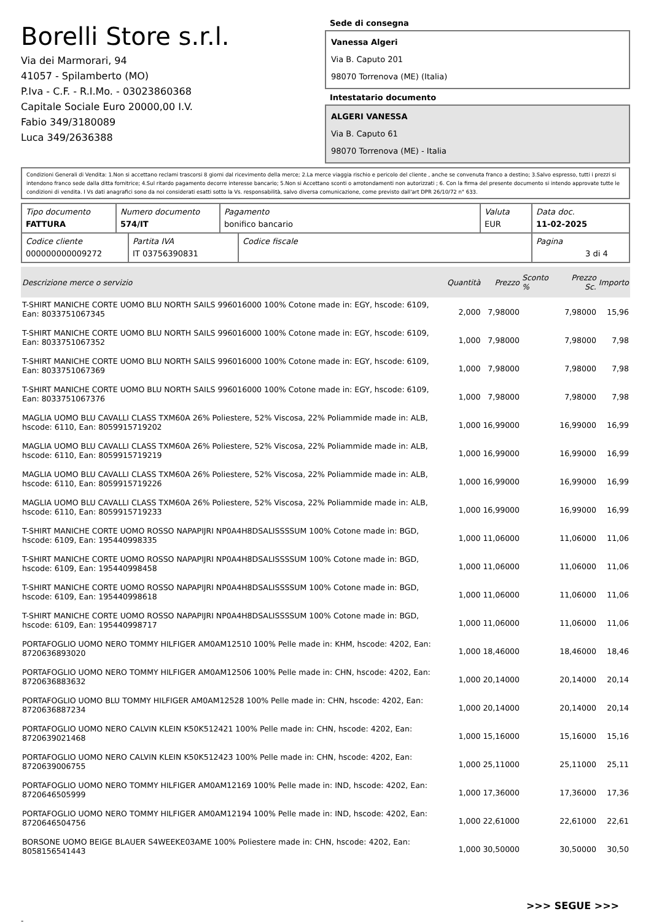Borelli Store s.r.l.
Via dei Marmorari, 94
41057 - Spilamberto (MO)
P.Iva - C.F. - R.I.Mo. - 03023860368
Capitale Sociale Euro 20000,00 I.V.
Fabio 349/3180089
Luca 349/2636388
Sede di consegna
Vanessa Algeri
Via B. Caputo 201
98070 Torrenova (ME) (Italia)
Intestatario documento
ALGERI VANESSA
Via B. Caputo 61
98070 Torrenova (ME) - Italia
Condizioni Generali di Vendita: 1.Non si accettano reclami trascorsi 8 giorni dal ricevimento della merce; 2.La merce viaggia rischio e pericolo del cliente , anche se convenuta franco a destino; 3.Salvo espresso, tutti i prezzi si intendono franco sede dalla ditta fornitrice; 4.Sul ritardo pagamento decorre interesse bancario; 5.Non si Accettano sconti o arrotondamenti non autorizzati ; 6. Con la firma del presente documento si intendo approvate tutte le condizioni di vendita. I Vs dati anagrafici sono da noi considerati esatti sotto la Vs. responsabilità, salvo diversa comunicazione, come previsto dall'art DPR 26/10/72 n° 633.
| Tipo documento FATTURA | Numero documento 574/IT | Pagamento bonifico bancario | Valuta EUR | Data doc. 11-02-2025 |
| Codice cliente 000000000009272 | Partita IVA IT 03756390831 | Codice fiscale | Pagina 3 di 4 |
| Descrizione merce o servizio | Quantità | Prezzo | Sconto % | Prezzo Sc. | Importo |
| --- | --- | --- | --- | --- | --- |
| T-SHIRT MANICHE CORTE UOMO BLU NORTH SAILS 996016000 100% Cotone made in: EGY, hscode: 6109, Ean: 8033751067345 | 2,000 | 7,98000 | | 7,98000 | 15,96 |
| T-SHIRT MANICHE CORTE UOMO BLU NORTH SAILS 996016000 100% Cotone made in: EGY, hscode: 6109, Ean: 8033751067352 | 1,000 | 7,98000 | | 7,98000 | 7,98 |
| T-SHIRT MANICHE CORTE UOMO BLU NORTH SAILS 996016000 100% Cotone made in: EGY, hscode: 6109, Ean: 8033751067369 | 1,000 | 7,98000 | | 7,98000 | 7,98 |
| T-SHIRT MANICHE CORTE UOMO BLU NORTH SAILS 996016000 100% Cotone made in: EGY, hscode: 6109, Ean: 8033751067376 | 1,000 | 7,98000 | | 7,98000 | 7,98 |
| MAGLIA UOMO BLU CAVALLI CLASS TXM60A 26% Poliestere, 52% Viscosa, 22% Poliammide made in: ALB, hscode: 6110, Ean: 8059915719202 | 1,000 | 16,99000 | | 16,99000 | 16,99 |
| MAGLIA UOMO BLU CAVALLI CLASS TXM60A 26% Poliestere, 52% Viscosa, 22% Poliammide made in: ALB, hscode: 6110, Ean: 8059915719219 | 1,000 | 16,99000 | | 16,99000 | 16,99 |
| MAGLIA UOMO BLU CAVALLI CLASS TXM60A 26% Poliestere, 52% Viscosa, 22% Poliammide made in: ALB, hscode: 6110, Ean: 8059915719226 | 1,000 | 16,99000 | | 16,99000 | 16,99 |
| MAGLIA UOMO BLU CAVALLI CLASS TXM60A 26% Poliestere, 52% Viscosa, 22% Poliammide made in: ALB, hscode: 6110, Ean: 8059915719233 | 1,000 | 16,99000 | | 16,99000 | 16,99 |
| T-SHIRT MANICHE CORTE UOMO ROSSO NAPAPIJRI NP0A4H8DSALISSSSUM 100% Cotone made in: BGD, hscode: 6109, Ean: 195440998335 | 1,000 | 11,06000 | | 11,06000 | 11,06 |
| T-SHIRT MANICHE CORTE UOMO ROSSO NAPAPIJRI NP0A4H8DSALISSSSUM 100% Cotone made in: BGD, hscode: 6109, Ean: 195440998458 | 1,000 | 11,06000 | | 11,06000 | 11,06 |
| T-SHIRT MANICHE CORTE UOMO ROSSO NAPAPIJRI NP0A4H8DSALISSSSUM 100% Cotone made in: BGD, hscode: 6109, Ean: 195440998618 | 1,000 | 11,06000 | | 11,06000 | 11,06 |
| T-SHIRT MANICHE CORTE UOMO ROSSO NAPAPIJRI NP0A4H8DSALISSSSUM 100% Cotone made in: BGD, hscode: 6109, Ean: 195440998717 | 1,000 | 11,06000 | | 11,06000 | 11,06 |
| PORTAFOGLIO UOMO NERO TOMMY HILFIGER AM0AM12510 100% Pelle made in: KHM, hscode: 4202, Ean: 8720636893020 | 1,000 | 18,46000 | | 18,46000 | 18,46 |
| PORTAFOGLIO UOMO NERO TOMMY HILFIGER AM0AM12506 100% Pelle made in: CHN, hscode: 4202, Ean: 8720636883632 | 1,000 | 20,14000 | | 20,14000 | 20,14 |
| PORTAFOGLIO UOMO BLU TOMMY HILFIGER AM0AM12528 100% Pelle made in: CHN, hscode: 4202, Ean: 8720636887234 | 1,000 | 20,14000 | | 20,14000 | 20,14 |
| PORTAFOGLIO UOMO NERO CALVIN KLEIN K50K512421 100% Pelle made in: CHN, hscode: 4202, Ean: 8720639021468 | 1,000 | 15,16000 | | 15,16000 | 15,16 |
| PORTAFOGLIO UOMO NERO CALVIN KLEIN K50K512423 100% Pelle made in: CHN, hscode: 4202, Ean: 8720639006755 | 1,000 | 25,11000 | | 25,11000 | 25,11 |
| PORTAFOGLIO UOMO NERO TOMMY HILFIGER AM0AM12169 100% Pelle made in: IND, hscode: 4202, Ean: 8720646505999 | 1,000 | 17,36000 | | 17,36000 | 17,36 |
| PORTAFOGLIO UOMO NERO TOMMY HILFIGER AM0AM12194 100% Pelle made in: IND, hscode: 4202, Ean: 8720646504756 | 1,000 | 22,61000 | | 22,61000 | 22,61 |
| BORSONE UOMO BEIGE BLAUER S4WEEKE03AME 100% Poliestere made in: CHN, hscode: 4202, Ean: 8058156541443 | 1,000 | 30,50000 | | 30,50000 | 30,50 |
>>> SEGUE >>>
-